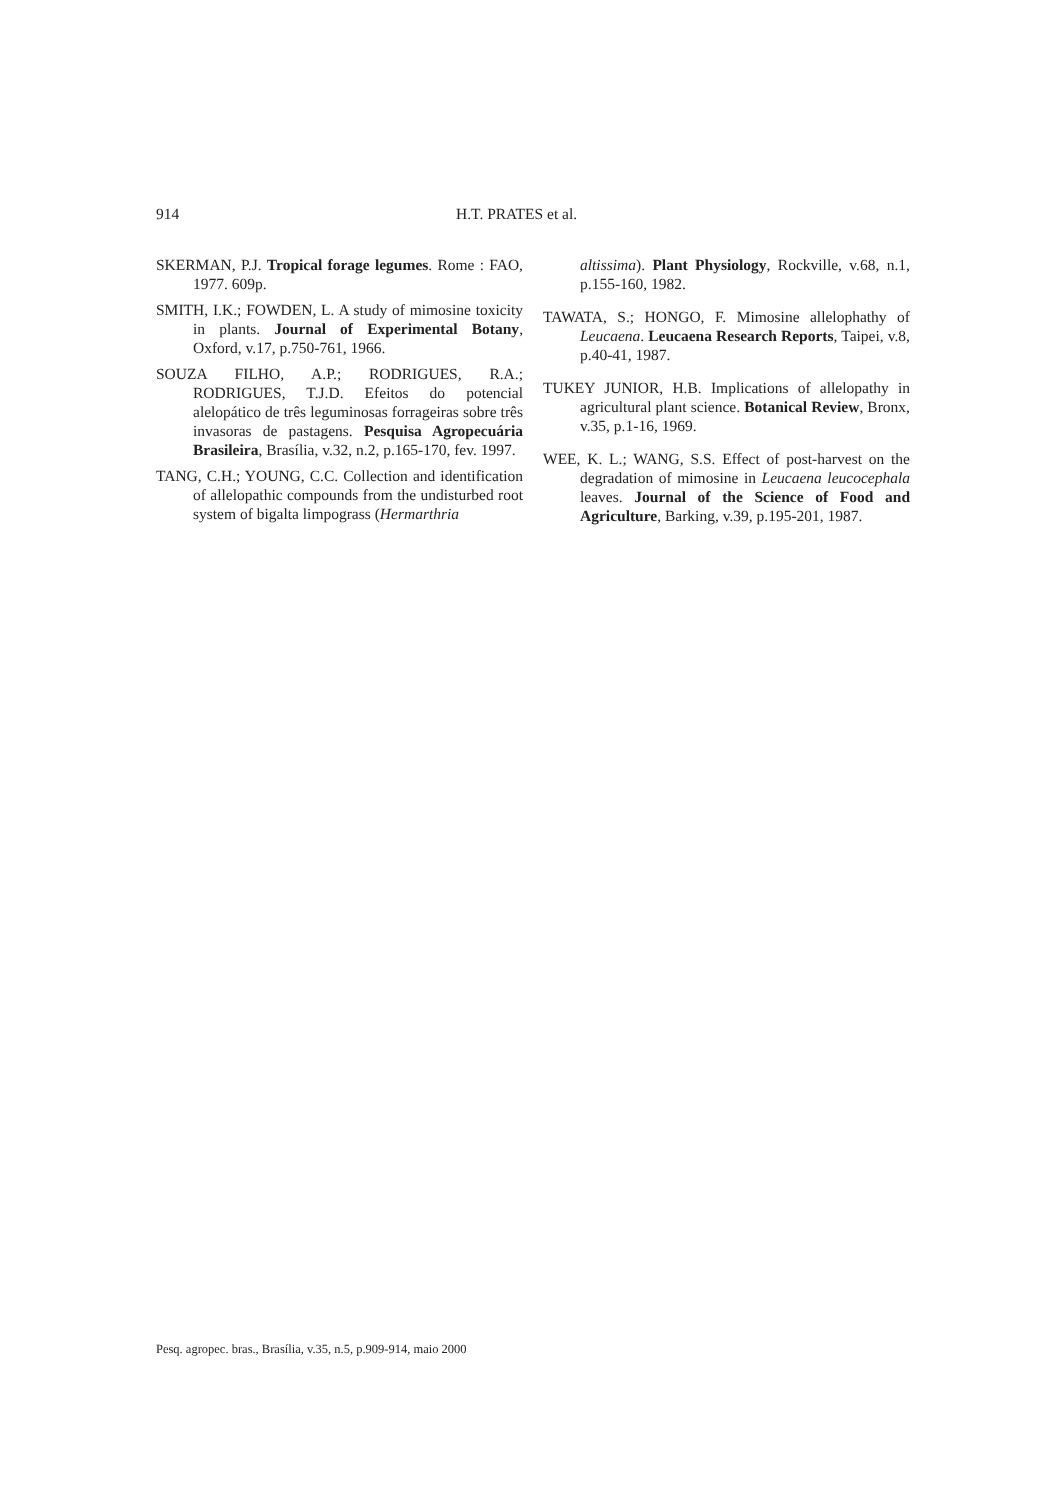914 H.T. PRATES et al.
SKERMAN, P.J. Tropical forage legumes. Rome : FAO, 1977. 609p.
SMITH, I.K.; FOWDEN, L. A study of mimosine toxicity in plants. Journal of Experimental Botany, Oxford, v.17, p.750-761, 1966.
SOUZA FILHO, A.P.; RODRIGUES, R.A.; RODRIGUES, T.J.D. Efeitos do potencial alelopático de três leguminosas forrageiras sobre três invasoras de pastagens. Pesquisa Agropecuária Brasileira, Brasília, v.32, n.2, p.165-170, fev. 1997.
TANG, C.H.; YOUNG, C.C. Collection and identification of allelopathic compounds from the undisturbed root system of bigalta limpograss (Hermarthria
altissima). Plant Physiology, Rockville, v.68, n.1, p.155-160, 1982.
TAWATA, S.; HONGO, F. Mimosine allelophathy of Leucaena. Leucaena Research Reports, Taipei, v.8, p.40-41, 1987.
TUKEY JUNIOR, H.B. Implications of allelopathy in agricultural plant science. Botanical Review, Bronx, v.35, p.1-16, 1969.
WEE, K. L.; WANG, S.S. Effect of post-harvest on the degradation of mimosine in Leucaena leucocephala leaves. Journal of the Science of Food and Agriculture, Barking, v.39, p.195-201, 1987.
Pesq. agropec. bras., Brasília, v.35, n.5, p.909-914, maio 2000